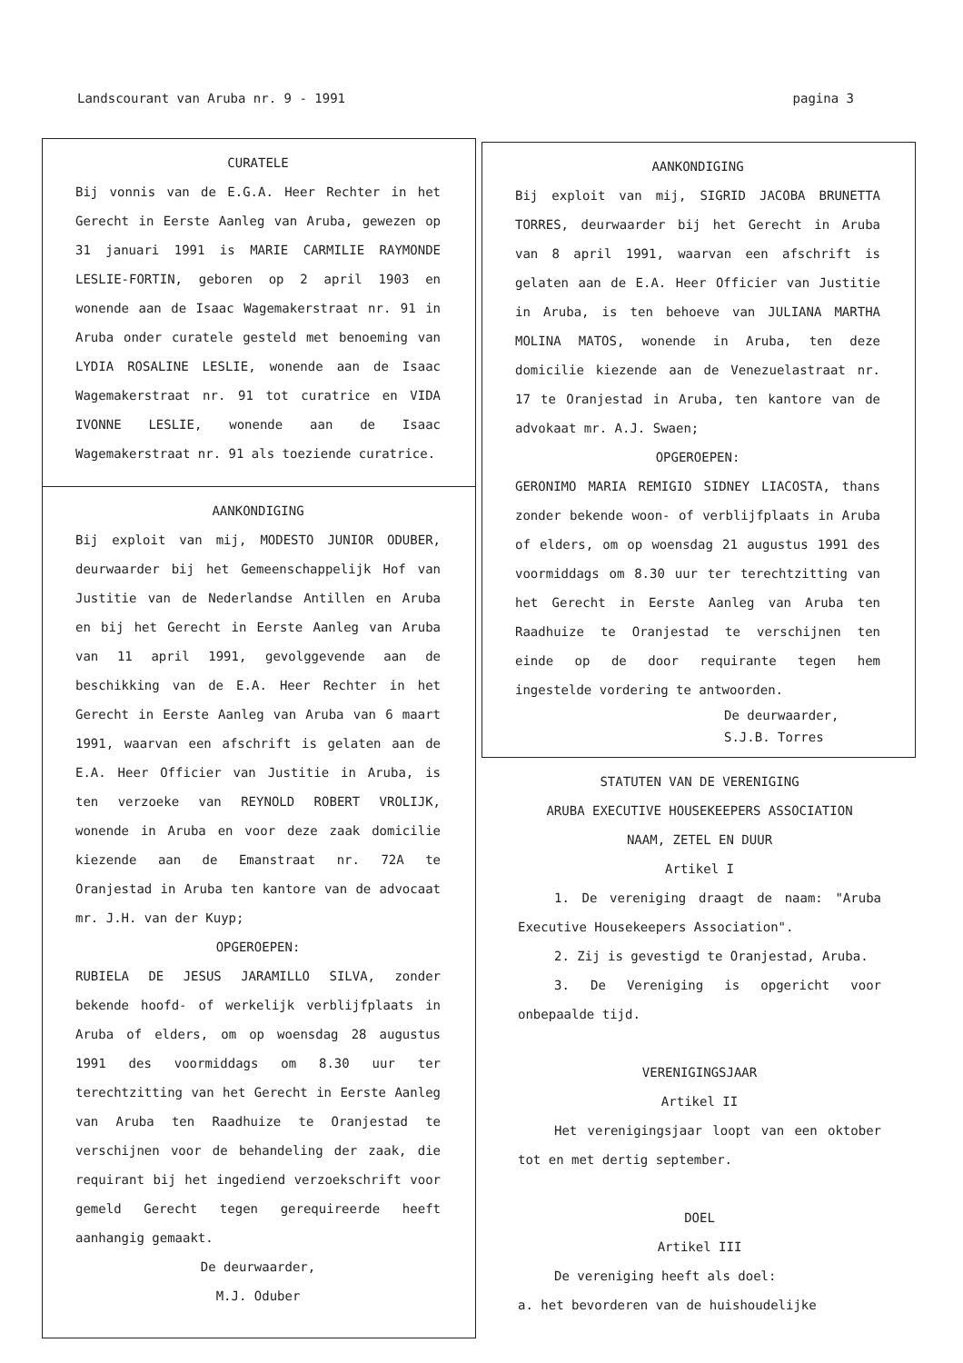Landscourant van Aruba nr. 9 - 1991 pagina 3
CURATELE
Bij vonnis van de E.G.A. Heer Rechter in het Gerecht in Eerste Aanleg van Aruba, gewezen op 31 januari 1991 is MARIE CARMILIE RAYMONDE LESLIE-FORTIN, geboren op 2 april 1903 en wonende aan de Isaac Wagemakerstraat nr. 91 in Aruba onder curatele gesteld met benoeming van LYDIA ROSALINE LESLIE, wonende aan de Isaac Wagemakerstraat nr. 91 tot curatrice en VIDA IVONNE LESLIE, wonende aan de Isaac Wagemakerstraat nr. 91 als toeziende curatrice.
AANKONDIGING
Bij exploit van mij, MODESTO JUNIOR ODUBER, deurwaarder bij het Gemeenschappelijk Hof van Justitie van de Nederlandse Antillen en Aruba en bij het Gerecht in Eerste Aanleg van Aruba van 11 april 1991, gevolggevende aan de beschikking van de E.A. Heer Rechter in het Gerecht in Eerste Aanleg van Aruba van 6 maart 1991, waarvan een afschrift is gelaten aan de E.A. Heer Officier van Justitie in Aruba, is ten verzoeke van REYNOLD ROBERT VROLIJK, wonende in Aruba en voor deze zaak domicilie kiezende aan de Emanstraat nr. 72A te Oranjestad in Aruba ten kantore van de advocaat mr. J.H. van der Kuyp;
OPGEROEPEN:
RUBIELA DE JESUS JARAMILLO SILVA, zonder bekende hoofd- of werkelijk verblijfplaats in Aruba of elders, om op woensdag 28 augustus 1991 des voormiddags om 8.30 uur ter terechtzitting van het Gerecht in Eerste Aanleg van Aruba ten Raadhuize te Oranjestad te verschijnen voor de behandeling der zaak, die requirant bij het ingediend verzoekschrift voor gemeld Gerecht tegen gerequireerde heeft aanhangig gemaakt.
De deurwaarder,
M.J. Oduber
AANKONDIGING
Bij exploit van mij, SIGRID JACOBA BRUNETTA TORRES, deurwaarder bij het Gerecht in Aruba van 8 april 1991, waarvan een afschrift is gelaten aan de E.A. Heer Officier van Justitie in Aruba, is ten behoeve van JULIANA MARTHA MOLINA MATOS, wonende in Aruba, ten deze domicilie kiezende aan de Venezuelastraat nr. 17 te Oranjestad in Aruba, ten kantore van de advokaat mr. A.J. Swaen;
OPGEROEPEN:
GERONIMO MARIA REMIGIO SIDNEY LIACOSTA, thans zonder bekende woon- of verblijfplaats in Aruba of elders, om op woensdag 21 augustus 1991 des voormiddags om 8.30 uur ter terechtzitting van het Gerecht in Eerste Aanleg van Aruba ten Raadhuize te Oranjestad te verschijnen ten einde op de door requirante tegen hem ingestelde vordering te antwoorden.
De deurwaarder,
S.J.B. Torres
STATUTEN VAN DE VERENIGING
ARUBA EXECUTIVE HOUSEKEEPERS ASSOCIATION
NAAM, ZETEL EN DUUR
Artikel I
1. De vereniging draagt de naam: "Aruba Executive Housekeepers Association".
2. Zij is gevestigd te Oranjestad, Aruba.
3. De Vereniging is opgericht voor onbepaalde tijd.
VERENIGINGSJAAR
Artikel II
Het verenigingsjaar loopt van een oktober tot en met dertig september.
DOEL
Artikel III
De vereniging heeft als doel:
a. het bevorderen van de huishoudelijke